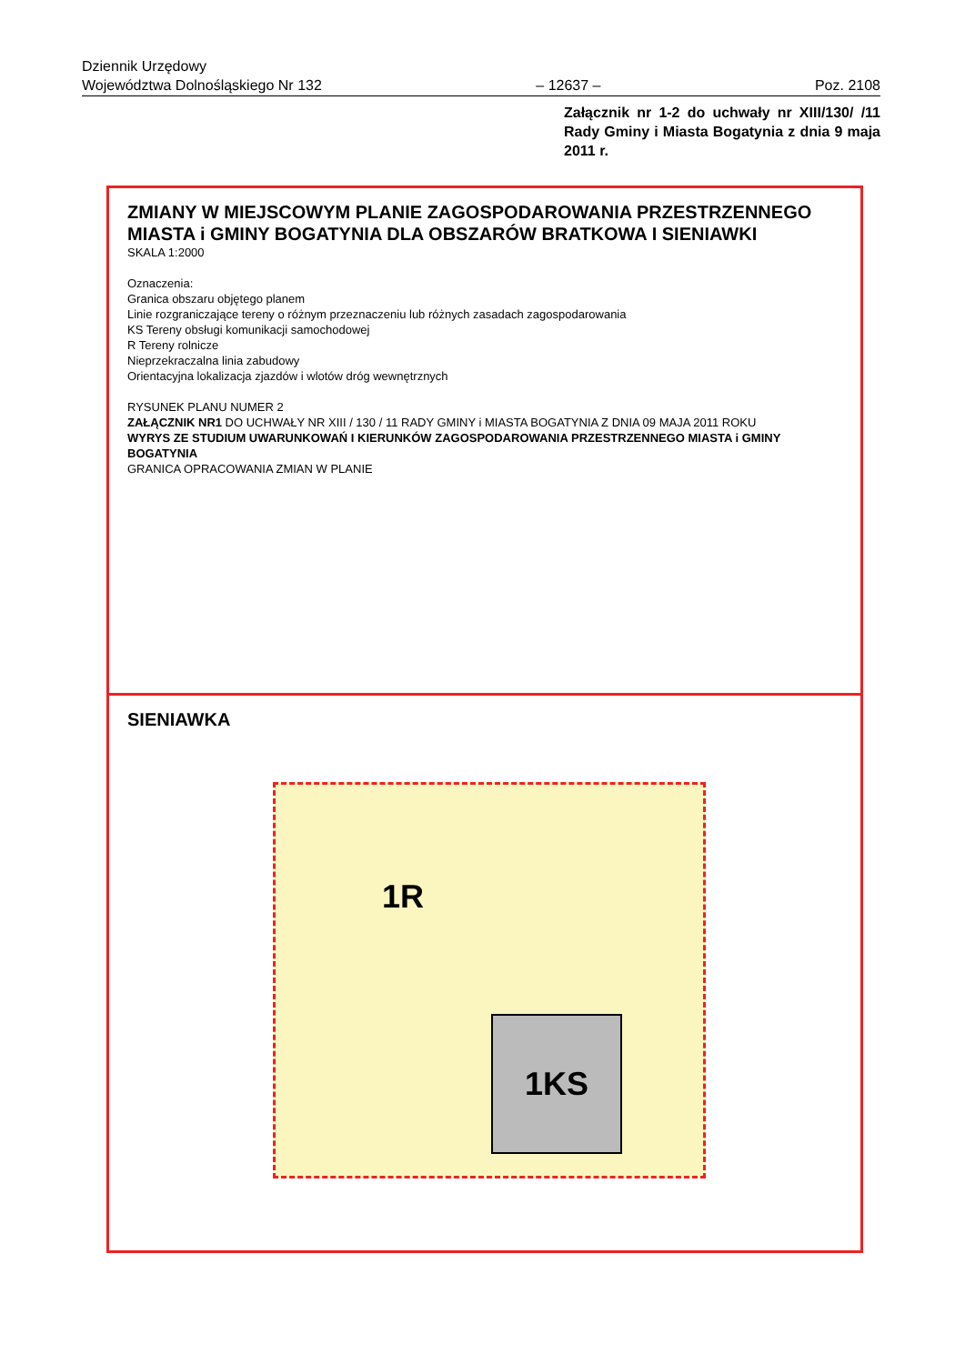Dziennik Urzędowy
Województwa Dolnośląskiego Nr 132
– 12637 –
Poz. 2108
Załącznik nr 1-2 do uchwały nr XIII/130/ /11 Rady Gminy i Miasta Bogatynia z dnia 9 maja 2011 r.
ZMIANY W MIEJSCOWYM PLANIE ZAGOSPODAROWANIA PRZESTRZENNEGO MIASTA i GMINY BOGATYNIA DLA OBSZARÓW BRATKOWA I SIENIAWKI
SKALA 1:2000
Oznaczenia:
Granica obszaru objętego planem
Linie rozgraniczające tereny o różnym przeznaczeniu lub różnych zasadach zagospodarowania
KS Tereny obsługi komunikacji samochodowej
R Tereny rolnicze
Nieprzekraczalna linia zabudowy
Orientacyjna lokalizacja zjazdów i wlotów dróg wewnętrznych
RYSUNEK PLANU NUMER 2
ZAŁĄCZNIK NR1 DO UCHWAŁY NR XIII / 130 / 11 RADY GMINY i MIASTA BOGATYNIA Z DNIA 09 MAJA 2011 ROKU
WYRYS ZE STUDIUM UWARUNKOWAŃ I KIERUNKÓW ZAGOSPODAROWANIA PRZESTRZENNEGO MIASTA i GMINY BOGATYNIA
GRANICA OPRACOWANIA ZMIAN W PLANIE
SIENIAWKA
1R
1KS